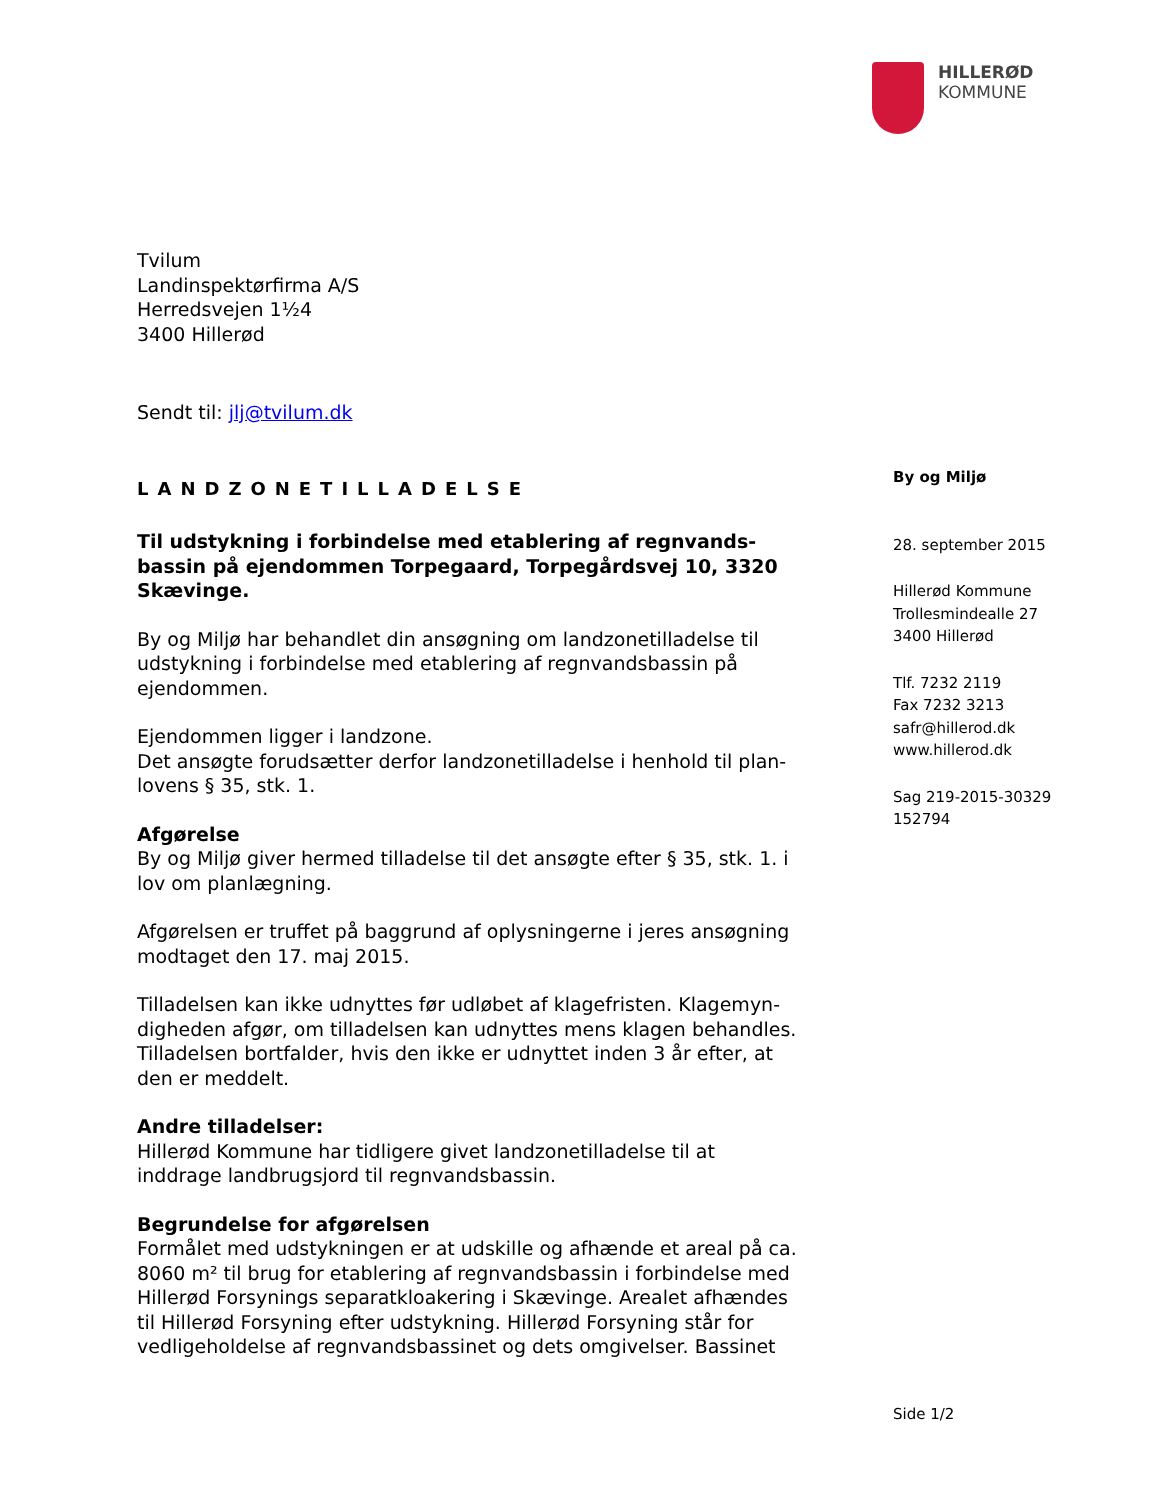HILLERØD
KOMMUNE
Tvilum
Landinspektørfirma A/S
Herredsvejen 1½4
3400 Hillerød
Sendt til: jlj@tvilum.dk
LANDZONETILLADELSE
Til udstykning i forbindelse med etablering af regnvands-bassin på ejendommen Torpegaard, Torpegårdsvej 10, 3320 Skævinge.
By og Miljø har behandlet din ansøgning om landzonetilladelse til udstykning i forbindelse med etablering af regnvandsbassin på ejendommen.
Ejendommen ligger i landzone.
Det ansøgte forudsætter derfor landzonetilladelse i henhold til plan-lovens § 35, stk. 1.
Afgørelse
By og Miljø giver hermed tilladelse til det ansøgte efter § 35, stk. 1. i lov om planlægning.
Afgørelsen er truffet på baggrund af oplysningerne i jeres ansøgning modtaget den 17. maj 2015.
Tilladelsen kan ikke udnyttes før udløbet af klagefristen. Klagemyn-digheden afgør, om tilladelsen kan udnyttes mens klagen behandles. Tilladelsen bortfalder, hvis den ikke er udnyttet inden 3 år efter, at den er meddelt.
Andre tilladelser:
Hillerød Kommune har tidligere givet landzonetilladelse til at inddrage landbrugsjord til regnvandsbassin.
Begrundelse for afgørelsen
Formålet med udstykningen er at udskille og afhænde et areal på ca. 8060 m² til brug for etablering af regnvandsbassin i forbindelse med Hillerød Forsynings separatkloakering i Skævinge. Arealet afhændes til Hillerød Forsyning efter udstykning. Hillerød Forsyning står for vedligeholdelse af regnvandsbassinet og dets omgivelser. Bassinet
By og Miljø
28. september 2015
Hillerød Kommune
Trollesmindealle 27
3400 Hillerød
Tlf. 7232 2119
Fax 7232 3213
safr@hillerod.dk
www.hillerod.dk
Sag 219-2015-30329
152794
Side 1/2